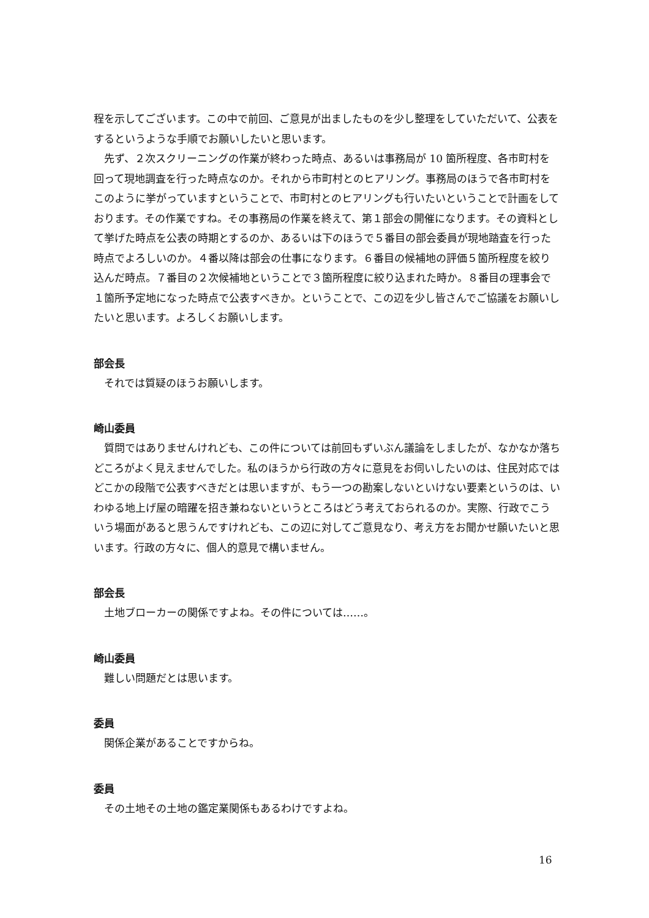程を示してございます。この中で前回、ご意見が出ましたものを少し整理をしていただいて、公表をするというような手順でお願いしたいと思います。
先ず、２次スクリーニングの作業が終わった時点、あるいは事務局が 10 箇所程度、各市町村を回って現地調査を行った時点なのか。それから市町村とのヒアリング。事務局のほうで各市町村をこのように挙がっていますということで、市町村とのヒアリングも行いたいということで計画をしております。その作業ですね。その事務局の作業を終えて、第１部会の開催になります。その資料として挙げた時点を公表の時期とするのか、あるいは下のほうで５番目の部会委員が現地踏査を行った時点でよろしいのか。４番以降は部会の仕事になります。６番目の候補地の評価５箇所程度を絞り込んだ時点。７番目の２次候補地ということで３箇所程度に絞り込まれた時か。８番目の理事会で１箇所予定地になった時点で公表すべきか。ということで、この辺を少し皆さんでご協議をお願いしたいと思います。よろしくお願いします。
部会長
それでは質疑のほうお願いします。
崎山委員
質問ではありませんけれども、この件については前回もずいぶん議論をしましたが、なかなか落ちどころがよく見えませんでした。私のほうから行政の方々に意見をお伺いしたいのは、住民対応ではどこかの段階で公表すべきだとは思いますが、もう一つの勘案しないといけない要素というのは、いわゆる地上げ屋の暗躍を招き兼ねないというところはどう考えておられるのか。実際、行政でこういう場面があると思うんですけれども、この辺に対してご意見なり、考え方をお聞かせ願いたいと思います。行政の方々に、個人的意見で構いません。
部会長
土地ブローカーの関係ですよね。その件については……。
崎山委員
難しい問題だとは思います。
委員
関係企業があることですからね。
委員
その土地その土地の鑑定業関係もあるわけですよね。
16